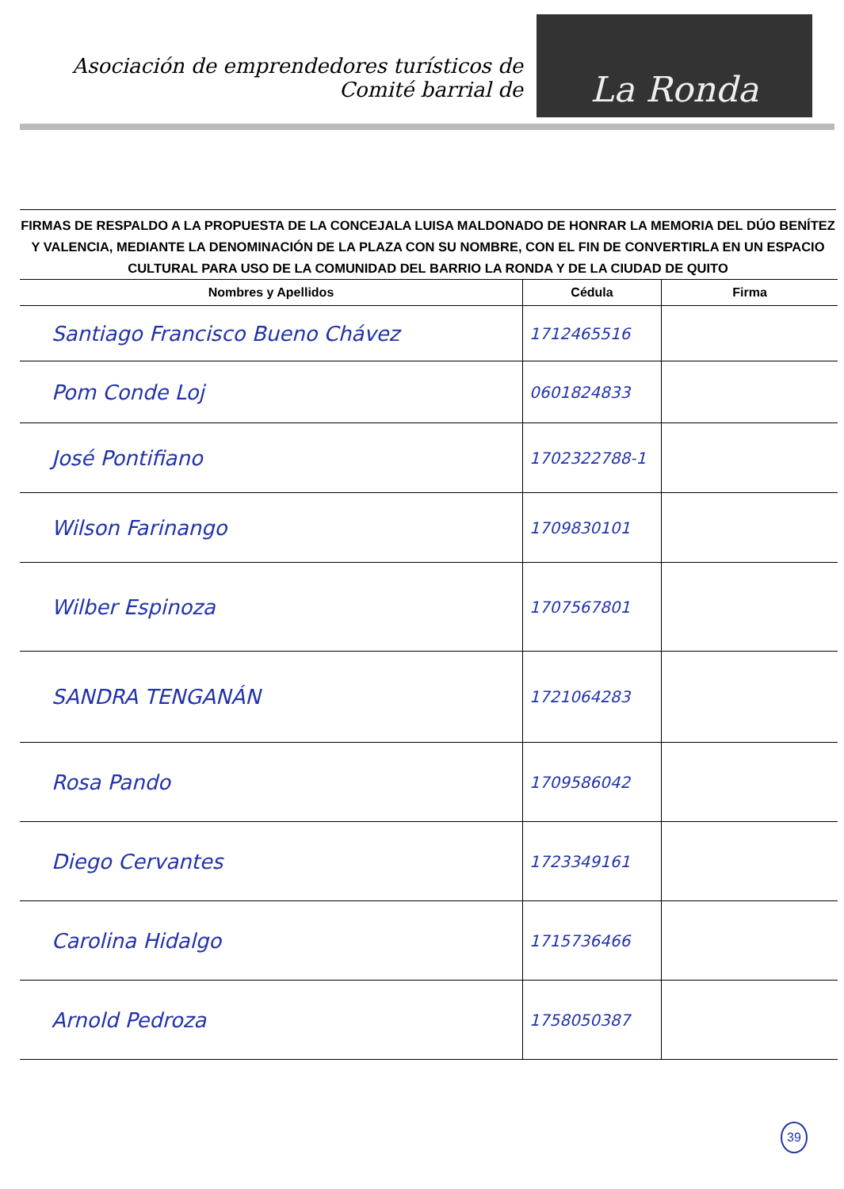Asociación de emprendedores turísticos de
Comité barrial de
La Ronda
FIRMAS DE RESPALDO A LA PROPUESTA DE LA CONCEJALA LUISA MALDONADO DE HONRAR LA MEMORIA DEL DÚO BENÍTEZ Y VALENCIA, MEDIANTE LA DENOMINACIÓN DE LA PLAZA CON SU NOMBRE, CON EL FIN DE CONVERTIRLA EN UN ESPACIO CULTURAL PARA USO DE LA COMUNIDAD DEL BARRIO LA RONDA Y DE LA CIUDAD DE QUITO
| Nombres y Apellidos | Cédula | Firma |
| --- | --- | --- |
| Santiago Francisco Bueno Chávez | 1712465516 | |
| Pom Conde Loj | 0601824833 | |
| José Pontifiano | 1702322788-1 | |
| Wilson Farinango | 1709830101 | |
| Wilber Espinoza | 1707567801 | |
| SANDRA TENGANÁN | 1721064283 | |
| Rosa Pando | 1709586042 | |
| Diego Cervantes | 1723349161 | |
| Carolina Hidalgo | 1715736466 | |
| Arnold Pedroza | 1758050387 | |
39